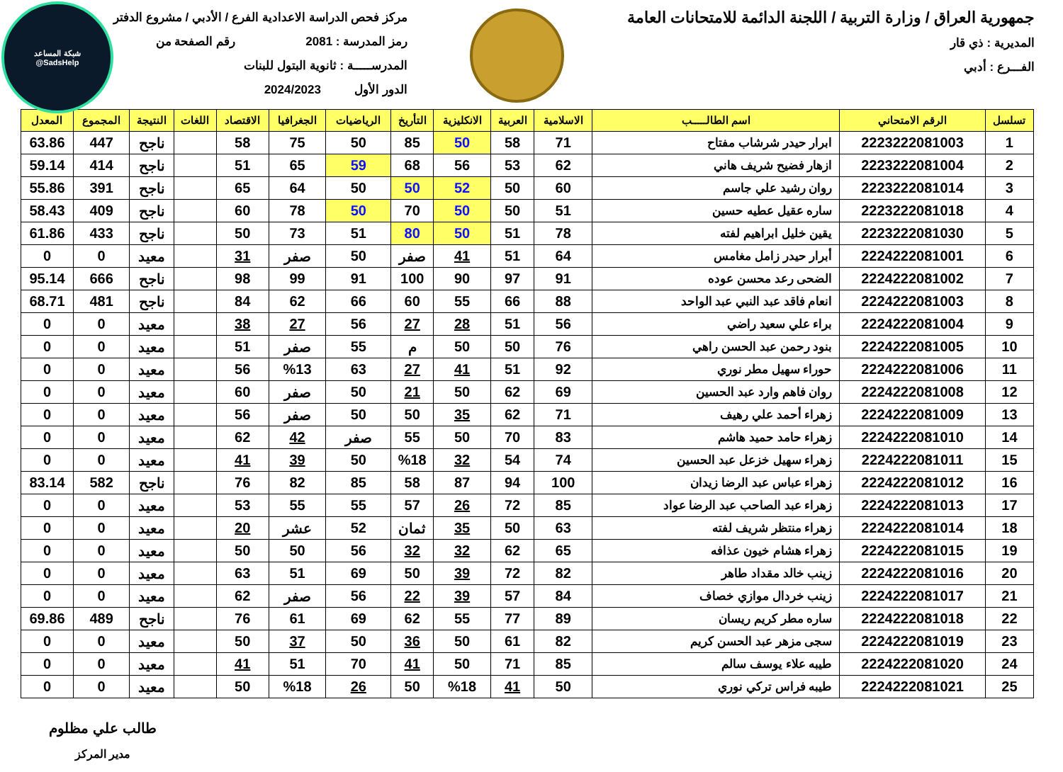شبكة المساعد
@SadsHelp
جمهورية العراق / وزارة التربية / اللجنة الدائمة للامتحانات العامة
المديرية : ذي قار
الفـــرع : أدبي
مركز فحص الدراسة الاعدادية الفرع / الأدبي / مشروع الدفتر
رمز المدرسة : 2081 رقم الصفحة من
المدرســـــة : ثانوية البتول للبنات
الدور الأول 2024/2023
| تسلسل | الرقم الامتحاني | اسم الطالـــــب | الاسلامية | العربية | الانكليزية | التأريخ | الرياضيات | الجغرافيا | الاقتصاد | اللغات | النتيجة | المجموع | المعدل |
| --- | --- | --- | --- | --- | --- | --- | --- | --- | --- | --- | --- | --- | --- |
| 1 | 2223222081003 | ابرار حيدر شرشاب مفتاح | 71 | 58 | 50 | 85 | 50 | 75 | 58 | | ناجح | 447 | 63.86 |
| 2 | 2223222081004 | ازهار فضيح شريف هاني | 62 | 53 | 56 | 68 | 59 | 65 | 51 | | ناجح | 414 | 59.14 |
| 3 | 2223222081014 | روان رشيد علي جاسم | 60 | 50 | 52 | 50 | 50 | 64 | 65 | | ناجح | 391 | 55.86 |
| 4 | 2223222081018 | ساره عقيل عطيه حسين | 51 | 50 | 50 | 70 | 50 | 78 | 60 | | ناجح | 409 | 58.43 |
| 5 | 2223222081030 | يقين خليل ابراهيم لفته | 78 | 51 | 50 | 80 | 51 | 73 | 50 | | ناجح | 433 | 61.86 |
| 6 | 2224222081001 | أبرار حيدر زامل مغامس | 64 | 51 | 41 | صفر | 50 | صفر | 31 | | معيد | 0 | 0 |
| 7 | 2224222081002 | الضحى رعد محسن عوده | 91 | 97 | 90 | 100 | 91 | 99 | 98 | | ناجح | 666 | 95.14 |
| 8 | 2224222081003 | انعام فاقد عبد النبي عبد الواحد | 88 | 66 | 55 | 60 | 66 | 62 | 84 | | ناجح | 481 | 68.71 |
| 9 | 2224222081004 | براء علي سعيد راضي | 56 | 51 | 28 | 27 | 56 | 27 | 38 | | معيد | 0 | 0 |
| 10 | 2224222081005 | بنود رحمن عبد الحسن راهي | 76 | 50 | 50 | م | 55 | صفر | 51 | | معيد | 0 | 0 |
| 11 | 2224222081006 | حوراء سهيل مطر نوري | 92 | 51 | 41 | 27 | 63 | %13 | 56 | | معيد | 0 | 0 |
| 12 | 2224222081008 | روان فاهم وارد عبد الحسين | 69 | 62 | 50 | 21 | 50 | صفر | 60 | | معيد | 0 | 0 |
| 13 | 2224222081009 | زهراء أحمد علي رهيف | 71 | 62 | 35 | 50 | 50 | صفر | 56 | | معيد | 0 | 0 |
| 14 | 2224222081010 | زهراء حامد حميد هاشم | 83 | 70 | 50 | 55 | صفر | 42 | 62 | | معيد | 0 | 0 |
| 15 | 2224222081011 | زهراء سهيل خزعل عبد الحسين | 74 | 54 | 32 | %18 | 50 | 39 | 41 | | معيد | 0 | 0 |
| 16 | 2224222081012 | زهراء عباس عبد الرضا زيدان | 100 | 94 | 87 | 58 | 85 | 82 | 76 | | ناجح | 582 | 83.14 |
| 17 | 2224222081013 | زهراء عبد الصاحب عبد الرضا عواد | 85 | 72 | 26 | 57 | 55 | 55 | 53 | | معيد | 0 | 0 |
| 18 | 2224222081014 | زهراء منتظر شريف لفته | 63 | 50 | 35 | ثمان | 52 | عشر | 20 | | معيد | 0 | 0 |
| 19 | 2224222081015 | زهراء هشام خيون عذافه | 65 | 62 | 32 | 32 | 56 | 50 | 50 | | معيد | 0 | 0 |
| 20 | 2224222081016 | زينب خالد مقداد طاهر | 82 | 72 | 39 | 50 | 69 | 51 | 63 | | معيد | 0 | 0 |
| 21 | 2224222081017 | زينب خردال موازي خصاف | 84 | 57 | 39 | 22 | 56 | صفر | 62 | | معيد | 0 | 0 |
| 22 | 2224222081018 | ساره مطر كريم ريسان | 89 | 77 | 55 | 62 | 69 | 61 | 76 | | ناجح | 489 | 69.86 |
| 23 | 2224222081019 | سجى مزهر عبد الحسن كريم | 82 | 61 | 50 | 36 | 50 | 37 | 50 | | معيد | 0 | 0 |
| 24 | 2224222081020 | طيبه علاء يوسف سالم | 85 | 71 | 50 | 41 | 70 | 51 | 41 | | معيد | 0 | 0 |
| 25 | 2224222081021 | طيبه فراس تركي نوري | 50 | 41 | %18 | 50 | 26 | %18 | 50 | | معيد | 0 | 0 |
طالب علي مظلوم
مدير المركز